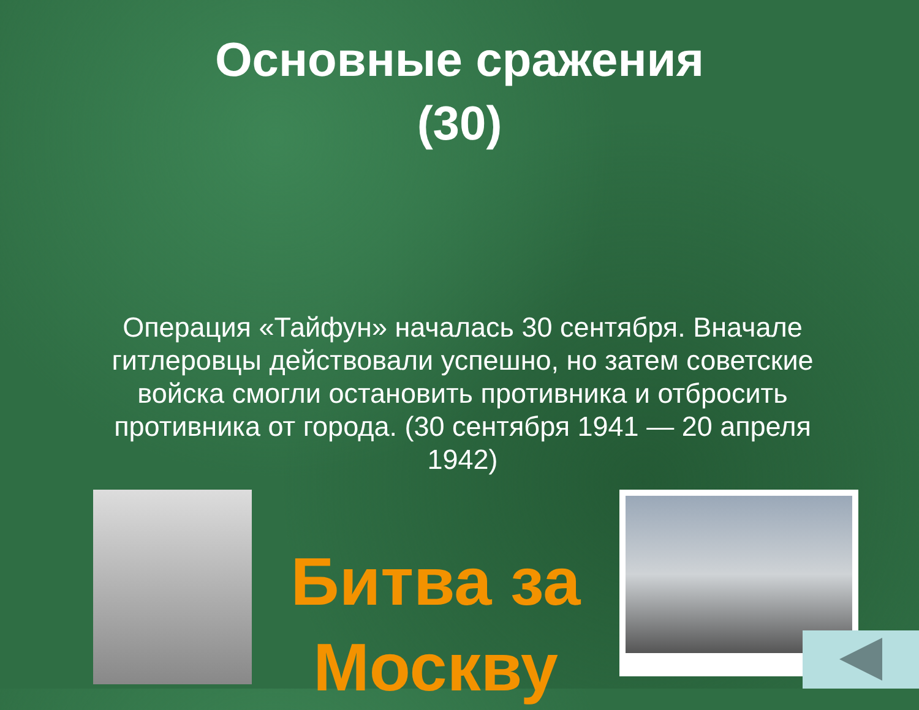Основные сражения
(30)
Операция «Тайфун» началась 30 сентября. Вначале гитлеровцы действовали успешно, но затем советские войска смогли остановить противника и отбросить противника от города. (30 сентября 1941 — 20 апреля 1942)
Битва за Москву